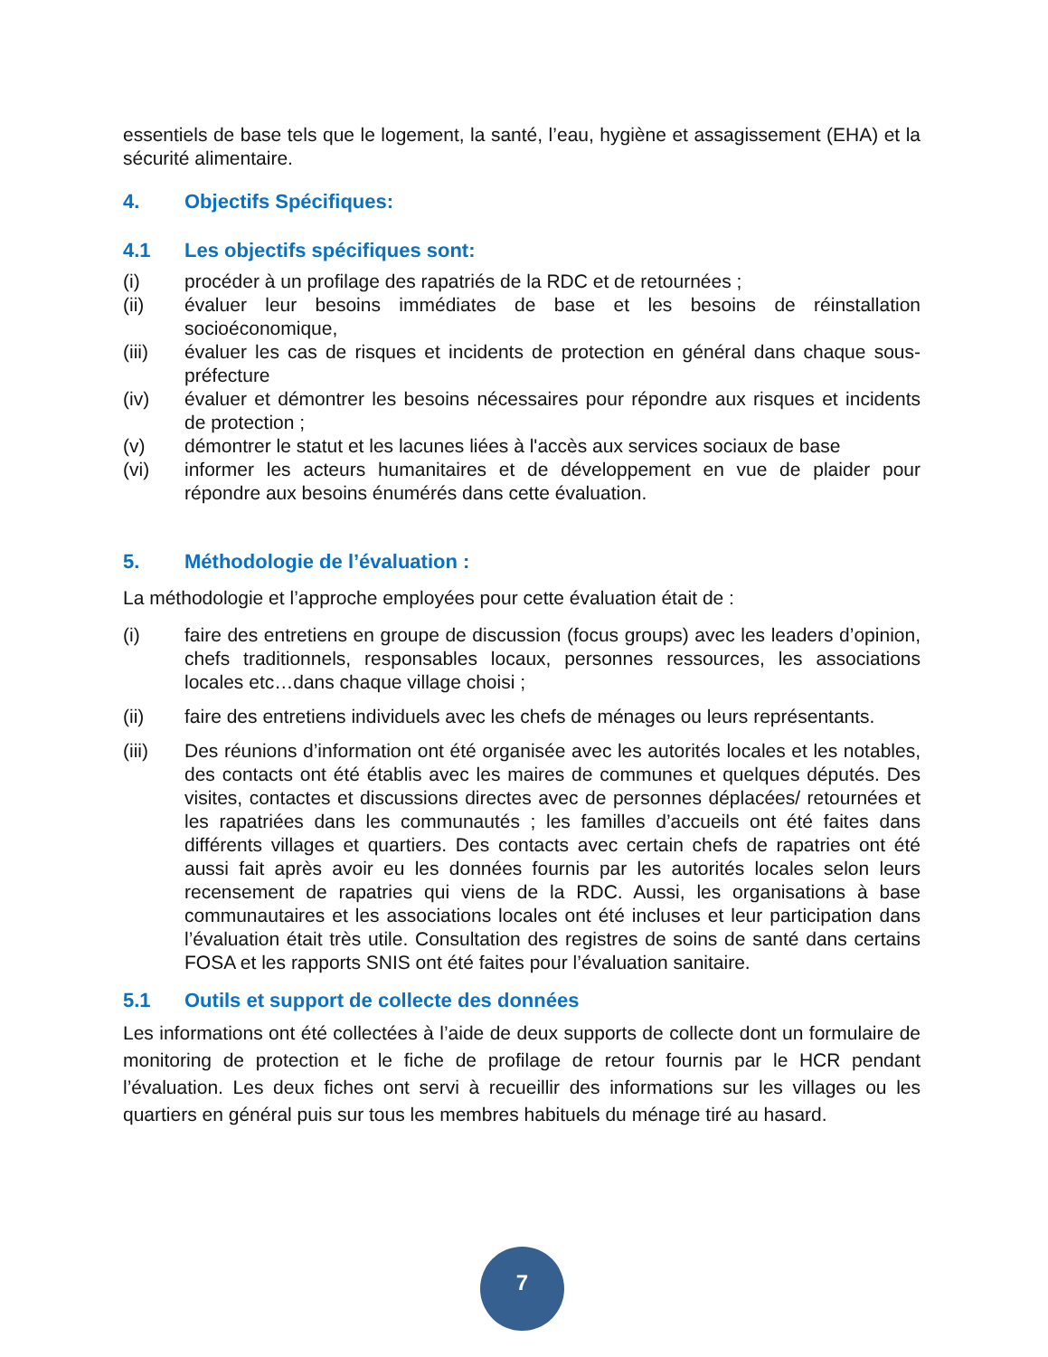essentiels de base tels que le logement, la santé, l’eau, hygiène et assagissement (EHA) et la sécurité alimentaire.
4. Objectifs Spécifiques:
4.1 Les objectifs spécifiques sont:
(i) procéder à un profilage des rapatriés de la RDC et de retournées ;
(ii) évaluer leur besoins immédiates de base et les besoins de réinstallation socioéconomique,
(iii) évaluer les cas de risques et incidents de protection en général dans chaque sous-préfecture
(iv) évaluer et démontrer les besoins nécessaires pour répondre aux risques et incidents de protection ;
(v) démontrer le statut et les lacunes liées à l'accès aux services sociaux de base
(vi) informer les acteurs humanitaires et de développement en vue de plaider pour répondre aux besoins énumérés dans cette évaluation.
5. Méthodologie de l’évaluation :
La méthodologie et l’approche employées pour cette évaluation était de :
(i) faire des entretiens en groupe de discussion (focus groups) avec les leaders d’opinion, chefs traditionnels, responsables locaux, personnes ressources, les associations locales etc…dans chaque village choisi ;
(ii) faire des entretiens individuels avec les chefs de ménages ou leurs représentants.
(iii) Des réunions d’information ont été organisée avec les autorités locales et les notables, des contacts ont été établis avec les maires de communes et quelques députés. Des visites, contactes et discussions directes avec de personnes déplacées/ retournées et les rapatriées dans les communautés ; les familles d’accueils ont été faites dans différents villages et quartiers. Des contacts avec certain chefs de rapatries ont été aussi fait après avoir eu les données fournis par les autorités locales selon leurs recensement de rapatries qui viens de la RDC. Aussi, les organisations à base communautaires et les associations locales ont été incluses et leur participation dans l’évaluation était très utile. Consultation des registres de soins de santé dans certains FOSA et les rapports SNIS ont été faites pour l’évaluation sanitaire.
5.1 Outils et support de collecte des données
Les informations ont été collectées à l’aide de deux supports de collecte dont un formulaire de monitoring de protection et le fiche de profilage de retour fournis par le HCR pendant l’évaluation. Les deux fiches ont servi à recueillir des informations sur les villages ou les quartiers en général puis sur tous les membres habituels du ménage tiré au hasard.
7